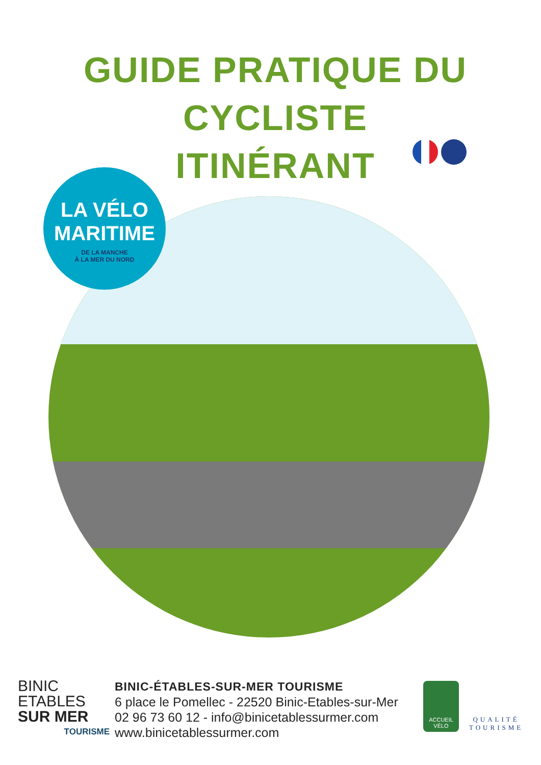GUIDE PRATIQUE DU CYCLISTE ITINÉRANT
LA VÉLO
MARITIME
DE LA MANCHE
À LA MER DU NORD
BINIC
ETABLES
SUR MER
TOURISME
BINIC-ÉTABLES-SUR-MER TOURISME
6 place le Pomellec - 22520 Binic-Etables-sur-Mer
02 96 73 60 12 - info@binicetablessurmer.com
www.binicetablessurmer.com
ACCUEIL
VÉLO
QUALITÉ
TOURISME